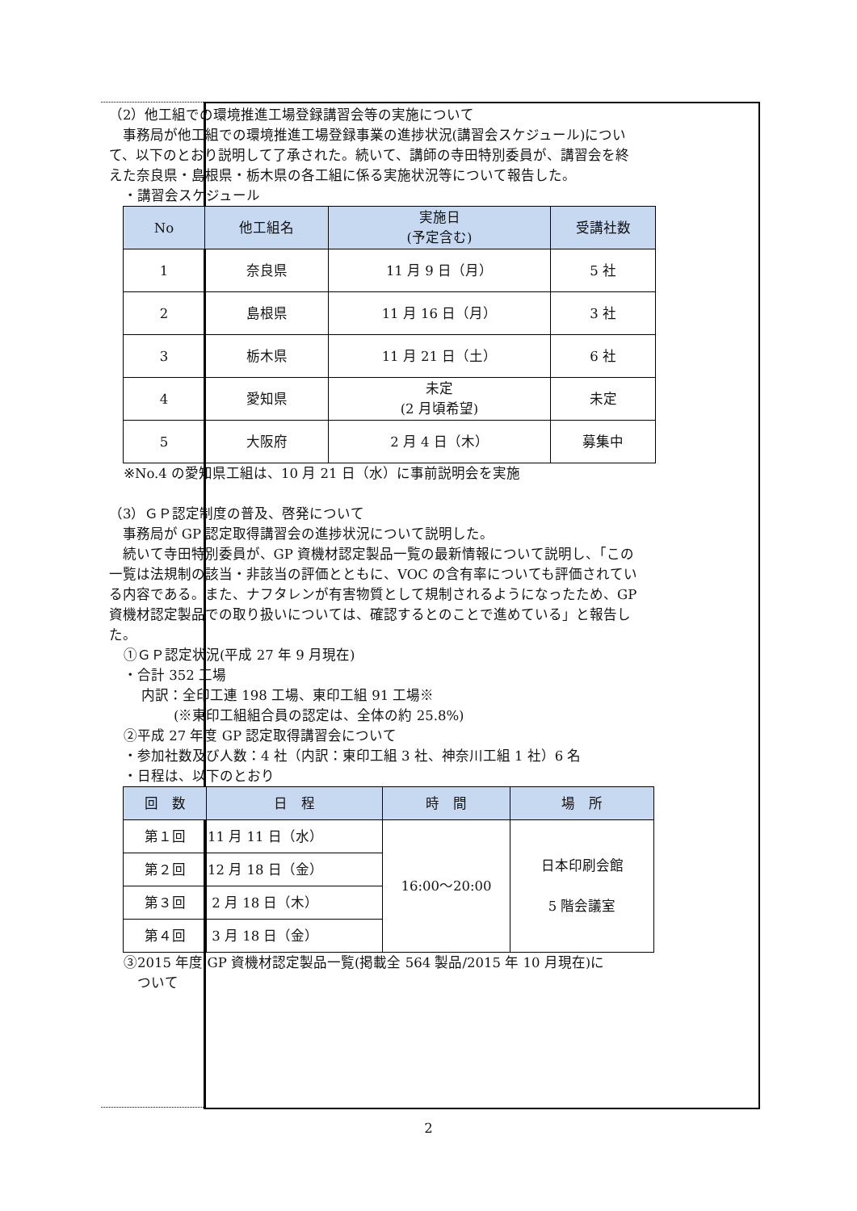（2）他工組での環境推進工場登録講習会等の実施について
事務局が他工組での環境推進工場登録事業の進捗状況(講習会スケジュール)について、以下のとおり説明して了承された。続いて、講師の寺田特別委員が、講習会を終えた奈良県・島根県・栃木県の各工組に係る実施状況等について報告した。
・講習会スケジュール
| No | 他工組名 | 実施日 (予定含む) | 受講社数 |
| --- | --- | --- | --- |
| 1 | 奈良県 | 11 月 9 日（月） | 5 社 |
| 2 | 島根県 | 11 月 16 日（月） | 3 社 |
| 3 | 栃木県 | 11 月 21 日（土） | 6 社 |
| 4 | 愛知県 | 未定 (2 月頃希望) | 未定 |
| 5 | 大阪府 | 2 月 4 日（木） | 募集中 |
※No.4 の愛知県工組は、10 月 21 日（水）に事前説明会を実施
（3）ＧＰ認定制度の普及、啓発について
事務局が GP 認定取得講習会の進捗状況について説明した。
続いて寺田特別委員が、GP 資機材認定製品一覧の最新情報について説明し、「この一覧は法規制の該当・非該当の評価とともに、VOC の含有率についても評価されている内容である。また、ナフタレンが有害物質として規制されるようになったため、GP 資機材認定製品での取り扱いについては、確認するとのことで進めている」と報告した。
①ＧＰ認定状況(平成 27 年 9 月現在)
・合計 352 工場
内訳：全印工連 198 工場、東印工組 91 工場※
(※東印工組組合員の認定は、全体の約 25.8%)
②平成 27 年度 GP 認定取得講習会について
・参加社数及び人数：4 社（内訳：東印工組 3 社、神奈川工組 1 社）6 名
・日程は、以下のとおり
| 回 数 | 日 程 | 時 間 | 場 所 |
| --- | --- | --- | --- |
| 第１回 | 11 月 11 日（水） | 16:00～20:00 | 日本印刷会館 5 階会議室 |
| 第２回 | 12 月 18 日（金） | | |
| 第３回 | 2 月 18 日（木） | | |
| 第４回 | 3 月 18 日（金） | | |
③2015 年度 GP 資機材認定製品一覧(掲載全 564 製品/2015 年 10 月現在)に
　ついて
2